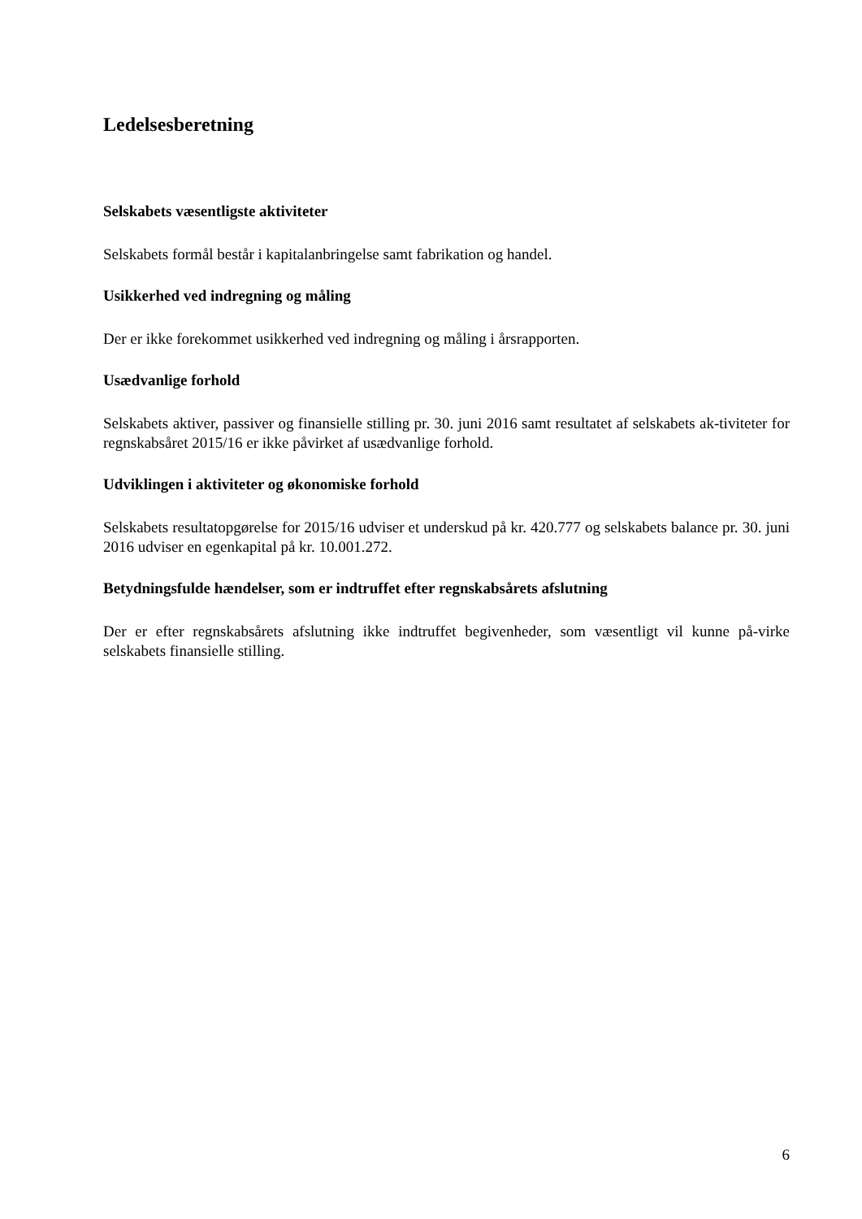Ledelsesberetning
Selskabets væsentligste aktiviteter
Selskabets formål består i kapitalanbringelse samt fabrikation og handel.
Usikkerhed ved indregning og måling
Der er ikke forekommet usikkerhed ved indregning og måling i årsrapporten.
Usædvanlige forhold
Selskabets aktiver, passiver og finansielle stilling pr. 30. juni 2016 samt resultatet af selskabets ak-tiviteter for regnskabsåret 2015/16 er ikke påvirket af usædvanlige forhold.
Udviklingen i aktiviteter og økonomiske forhold
Selskabets resultatopgørelse for 2015/16 udviser et underskud på kr. 420.777 og selskabets balance pr. 30. juni 2016 udviser en egenkapital på kr. 10.001.272.
Betydningsfulde hændelser, som er indtruffet efter regnskabsårets afslutning
Der er efter regnskabsårets afslutning ikke indtruffet begivenheder, som væsentligt vil kunne på-virke selskabets finansielle stilling.
6